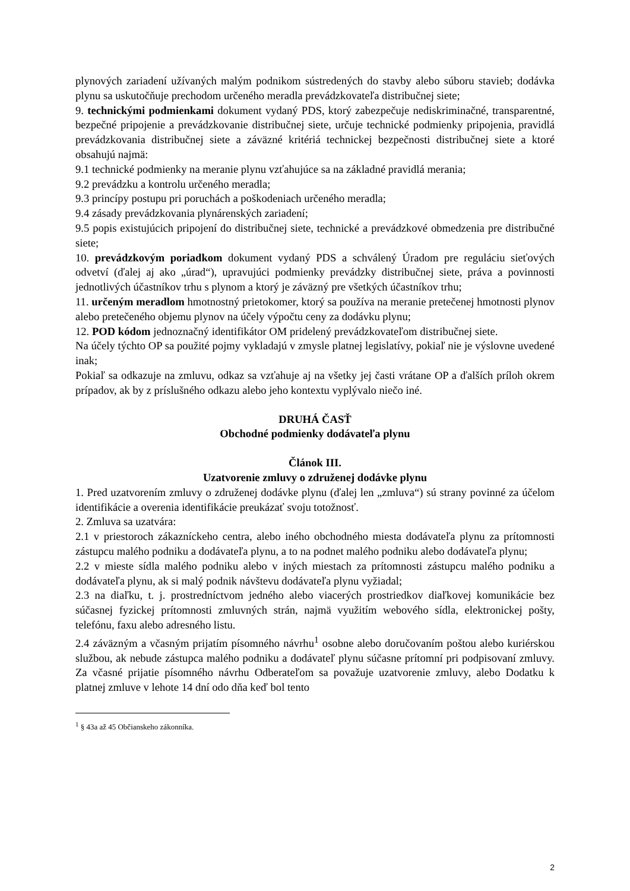plynových zariadení užívaných malým podnikom sústredených do stavby alebo súboru stavieb; dodávka plynu sa uskutočňuje prechodom určeného meradla prevádzkovateľa distribučnej siete;
9. technickými podmienkami dokument vydaný PDS, ktorý zabezpečuje nediskriminačné, transparentné, bezpečné pripojenie a prevádzkovanie distribučnej siete, určuje technické podmienky pripojenia, pravidlá prevádzkovania distribučnej siete a záväzné kritériá technickej bezpečnosti distribučnej siete a ktoré obsahujú najmä:
9.1 technické podmienky na meranie plynu vzťahujúce sa na základné pravidlá merania;
9.2 prevádzku a kontrolu určeného meradla;
9.3 princípy postupu pri poruchách a poškodeniach určeného meradla;
9.4 zásady prevádzkovania plynárenských zariadení;
9.5 popis existujúcich pripojení do distribučnej siete, technické a prevádzkové obmedzenia pre distribučné siete;
10. prevádzkovým poriadkom dokument vydaný PDS a schválený Úradom pre reguláciu sieťových odvetví (ďalej aj ako „úrad“), upravujúci podmienky prevádzky distribučnej siete, práva a povinnosti jednotlivých účastníkov trhu s plynom a ktorý je záväzný pre všetkých účastníkov trhu;
11. určeným meradlom hmotnostný prietokomer, ktorý sa používa na meranie pretečenej hmotnosti plynov alebo pretečeného objemu plynov na účely výpočtu ceny za dodávku plynu;
12. POD kódom jednoznačný identifikátor OM pridelený prevádzkovateľom distribučnej siete.
Na účely týchto OP sa použité pojmy vykladajú v zmysle platnej legislatívy, pokiaľ nie je výslovne uvedené inak;
Pokiaľ sa odkazuje na zmluvu, odkaz sa vzťahuje aj na všetky jej časti vrátane OP a ďalších príloh okrem prípadov, ak by z príslušného odkazu alebo jeho kontextu vyplývalo niečo iné.
DRUHÁ ČASŤ
Obchodné podmienky dodávateľa plynu
Článok III.
Uzatvorenie zmluvy o združenej dodávke plynu
1. Pred uzatvorením zmluvy o združenej dodávke plynu (ďalej len „zmluva“) sú strany povinné za účelom identifikácie a overenia identifikácie preukázať svoju totožnosť.
2. Zmluva sa uzatvára:
2.1 v priestoroch zákazníckeho centra, alebo iného obchodného miesta dodávateľa plynu za prítomnosti zástupcu malého podniku a dodávateľa plynu, a to na podnet malého podniku alebo dodávateľa plynu;
2.2 v mieste sídla malého podniku alebo v iných miestach za prítomnosti zástupcu malého podniku a dodávateľa plynu, ak si malý podnik návštevu dodávateľa plynu vyžiadal;
2.3 na diaľku, t. j. prostredníctvom jedného alebo viacerých prostriedkov diaľkovej komunikácie bez súčasnej fyzickej prítomnosti zmluvných strán, najmä využitím webového sídla, elektronickej pošty, telefónu, faxu alebo adresného listu.
2.4 záväzným a včasným prijatím písomného návrhu<sup>1</sup> osobne alebo doručovaním poštou alebo kuriérskou službou, ak nebude zástupca malého podniku a dodávateľ plynu súčasne prítomní pri podpisovaní zmluvy. Za včasné prijatie písomného návrhu Odberateľom sa považuje uzatvorenie zmluvy, alebo Dodatku k platnej zmluve v lehote 14 dní odo dňa keď bol tento
<sup>1</sup> § 43a až 45 Občianskeho zákonníka.
2